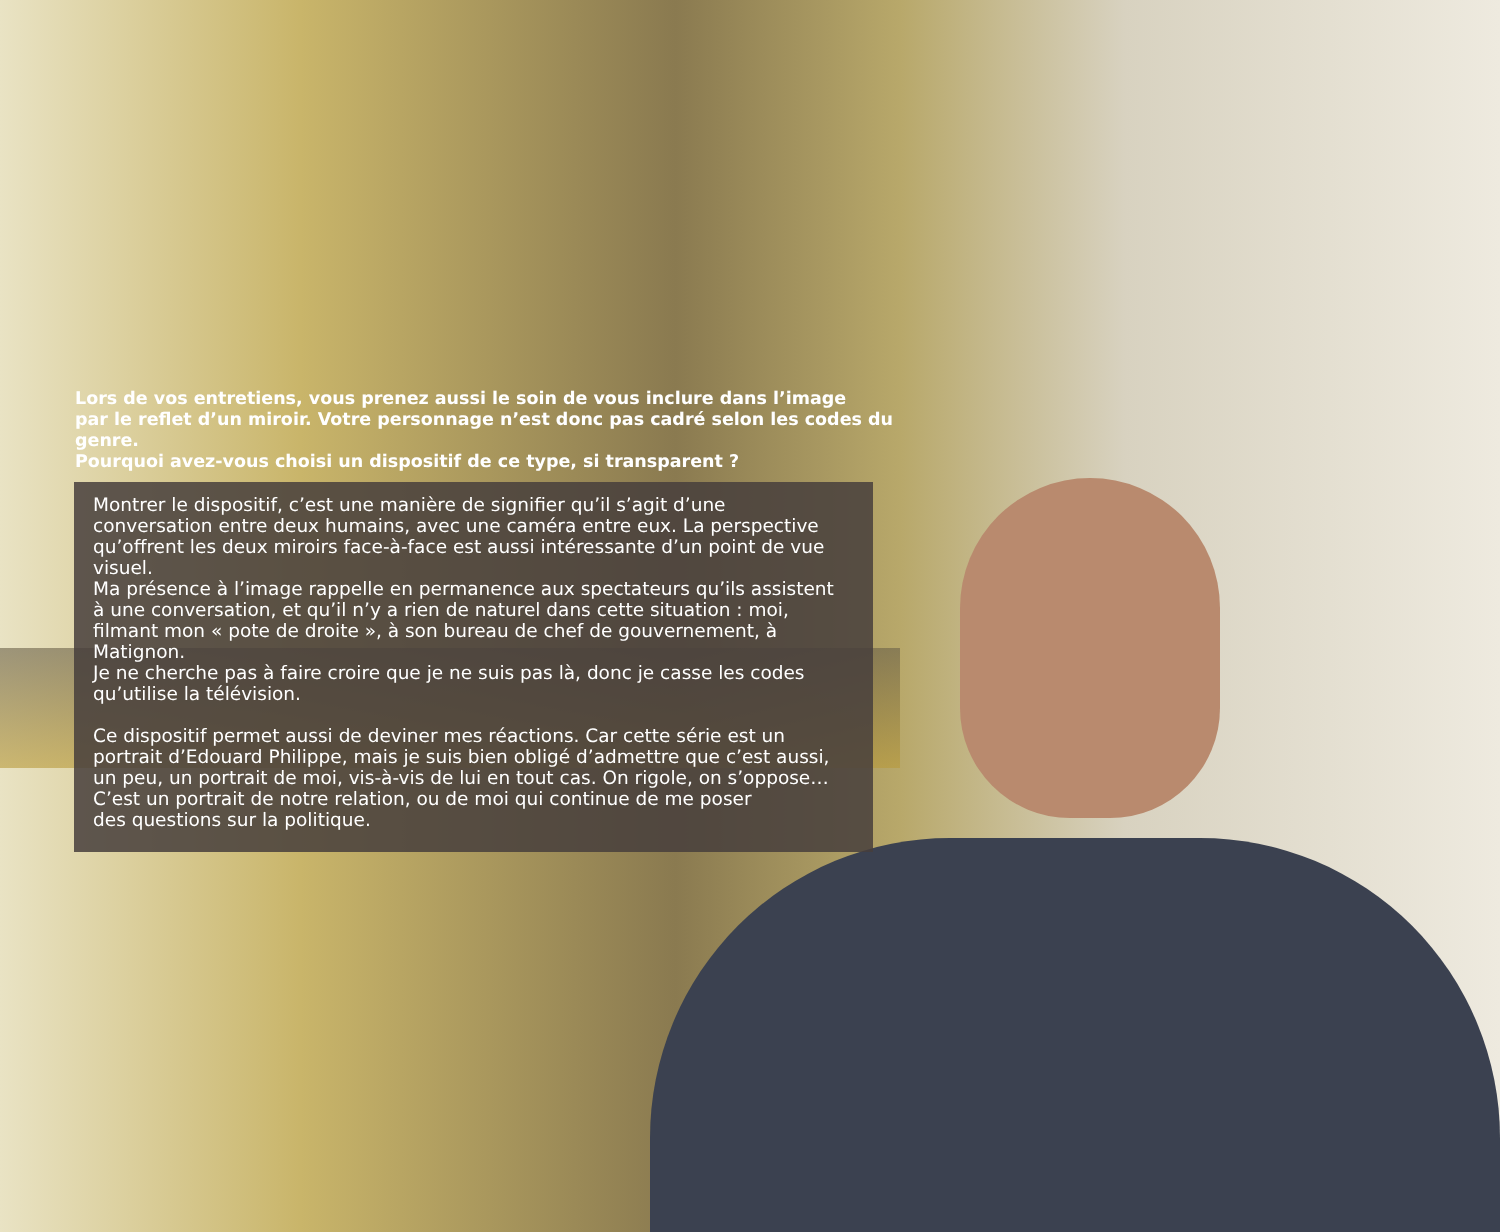Lors de vos entretiens, vous prenez aussi le soin de vous inclure dans l’image
par le reflet d’un miroir. Votre personnage n’est donc pas cadré selon les codes du genre.
Pourquoi avez-vous choisi un dispositif de ce type, si transparent ?
Montrer le dispositif, c’est une manière de signifier qu’il s’agit d’une conversation entre deux humains, avec une caméra entre eux. La perspective qu’offrent les deux miroirs face-à-face est aussi intéressante d’un point de vue visuel.
Ma présence à l’image rappelle en permanence aux spectateurs qu’ils assistent à une conversation, et qu’il n’y a rien de naturel dans cette situation : moi, filmant mon « pote de droite », à son bureau de chef de gouvernement, à Matignon.
Je ne cherche pas à faire croire que je ne suis pas là, donc je casse les codes qu’utilise la télévision.
Ce dispositif permet aussi de deviner mes réactions. Car cette série est un portrait d’Edouard Philippe, mais je suis bien obligé d’admettre que c’est aussi, un peu, un portrait de moi, vis-à-vis de lui en tout cas. On rigole, on s’oppose…
C’est un portrait de notre relation, ou de moi qui continue de me poser
des questions sur la politique.